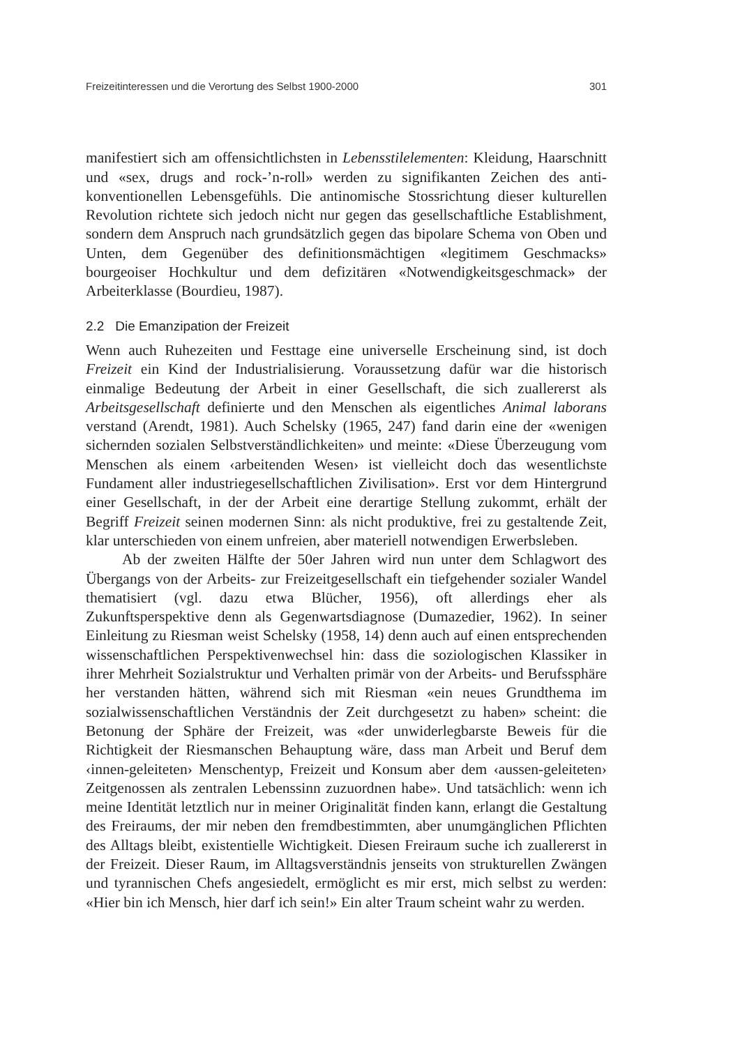Freizeitinteressen und die Verortung des Selbst 1900-2000 301
manifestiert sich am offensichtlichsten in Lebensstilelementen: Kleidung, Haarschnitt und «sex, drugs and rock-’n-roll» werden zu signifikanten Zeichen des anti-konventionellen Lebensgefühls. Die antinomische Stossrichtung dieser kulturellen Revolution richtete sich jedoch nicht nur gegen das gesellschaftliche Establishment, sondern dem Anspruch nach grundsätzlich gegen das bipolare Schema von Oben und Unten, dem Gegenüber des definitionsmächtigen «legitimem Geschmacks» bourgeoiser Hochkultur und dem defizitären «Notwendigkeitsgeschmack» der Arbeiterklasse (Bourdieu, 1987).
2.2 Die Emanzipation der Freizeit
Wenn auch Ruhezeiten und Festtage eine universelle Erscheinung sind, ist doch Freizeit ein Kind der Industrialisierung. Voraussetzung dafür war die historisch einmalige Bedeutung der Arbeit in einer Gesellschaft, die sich zuallererst als Arbeitsgesellschaft definierte und den Menschen als eigentliches Animal laborans verstand (Arendt, 1981). Auch Schelsky (1965, 247) fand darin eine der «wenigen sichernden sozialen Selbstverständlichkeiten» und meinte: «Diese Überzeugung vom Menschen als einem ‹arbeitenden Wesen› ist vielleicht doch das wesentlichste Fundament aller industriegesellschaftlichen Zivilisation». Erst vor dem Hintergrund einer Gesellschaft, in der der Arbeit eine derartige Stellung zukommt, erhält der Begriff Freizeit seinen modernen Sinn: als nicht produktive, frei zu gestaltende Zeit, klar unterschieden von einem unfreien, aber materiell notwendigen Erwerbsleben.
Ab der zweiten Hälfte der 50er Jahren wird nun unter dem Schlagwort des Übergangs von der Arbeits- zur Freizeitgesellschaft ein tiefgehender sozialer Wandel thematisiert (vgl. dazu etwa Blücher, 1956), oft allerdings eher als Zukunftsperspektive denn als Gegenwartsdiagnose (Dumazedier, 1962). In seiner Einleitung zu Riesman weist Schelsky (1958, 14) denn auch auf einen entsprechenden wissenschaftlichen Perspektivenwechsel hin: dass die soziologischen Klassiker in ihrer Mehrheit Sozialstruktur und Verhalten primär von der Arbeits- und Berufssphäre her verstanden hätten, während sich mit Riesman «ein neues Grundthema im sozialwissenschaftlichen Verständnis der Zeit durchgesetzt zu haben» scheint: die Betonung der Sphäre der Freizeit, was «der unwiderlegbarste Beweis für die Richtigkeit der Riesmanschen Behauptung wäre, dass man Arbeit und Beruf dem ‹innen-geleiteten› Menschentyp, Freizeit und Konsum aber dem ‹aussen-geleiteten› Zeitgenossen als zentralen Lebenssinn zuzuordnen habe». Und tatsächlich: wenn ich meine Identität letztlich nur in meiner Originalität finden kann, erlangt die Gestaltung des Freiraums, der mir neben den fremdbestimmten, aber unumgänglichen Pflichten des Alltags bleibt, existentielle Wichtigkeit. Diesen Freiraum suche ich zuallererst in der Freizeit. Dieser Raum, im Alltagsverständnis jenseits von strukturellen Zwängen und tyrannischen Chefs angesiedelt, ermöglicht es mir erst, mich selbst zu werden: «Hier bin ich Mensch, hier darf ich sein!» Ein alter Traum scheint wahr zu werden.